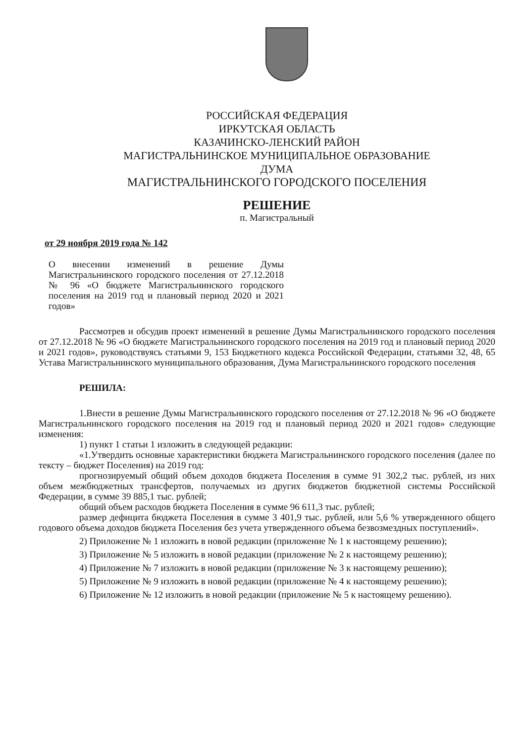РОССИЙСКАЯ ФЕДЕРАЦИЯ
ИРКУТСКАЯ ОБЛАСТЬ
КАЗАЧИНСКО-ЛЕНСКИЙ РАЙОН
МАГИСТРАЛЬНИНСКОЕ МУНИЦИПАЛЬНОЕ ОБРАЗОВАНИЕ
ДУМА
МАГИСТРАЛЬНИНСКОГО ГОРОДСКОГО ПОСЕЛЕНИЯ
РЕШЕНИЕ
п. Магистральный
от 29 ноября 2019 года № 142
О внесении изменений в решение Думы Магистральнинского городского поселения от 27.12.2018 № 96 «О бюджете Магистральнинского городского поселения на 2019 год и плановый период 2020 и 2021 годов»
Рассмотрев и обсудив проект изменений в решение Думы Магистральнинского городского поселения от 27.12.2018 № 96 «О бюджете Магистральнинского городского поселения на 2019 год и плановый период 2020 и 2021 годов», руководствуясь статьями 9, 153 Бюджетного кодекса Российской Федерации, статьями 32, 48, 65 Устава Магистральнинского муниципального образования, Дума Магистральнинского городского поселения
РЕШИЛА:
1.Внести в решение Думы Магистральнинского городского поселения от 27.12.2018 № 96 «О бюджете Магистральнинского городского поселения на 2019 год и плановый период 2020 и 2021 годов» следующие изменения:
1) пункт 1 статьи 1 изложить в следующей редакции:
«1.Утвердить основные характеристики бюджета Магистральнинского городского поселения (далее по тексту – бюджет Поселения) на 2019 год:
прогнозируемый общий объем доходов бюджета Поселения в сумме 91 302,2 тыс. рублей, из них объем межбюджетных трансфертов, получаемых из других бюджетов бюджетной системы Российской Федерации, в сумме 39 885,1 тыс. рублей;
общий объем расходов бюджета Поселения в сумме 96 611,3 тыс. рублей;
размер дефицита бюджета Поселения в сумме 3 401,9 тыс. рублей, или 5,6 % утвержденного общего годового объема доходов бюджета Поселения без учета утвержденного объема безвозмездных поступлений».
2) Приложение № 1 изложить в новой редакции (приложение № 1 к настоящему решению);
3) Приложение № 5 изложить в новой редакции (приложение № 2 к настоящему решению);
4) Приложение № 7 изложить в новой редакции (приложение № 3 к настоящему решению);
5) Приложение № 9 изложить в новой редакции (приложение № 4 к настоящему решению);
6) Приложение № 12 изложить в новой редакции (приложение № 5 к настоящему решению).